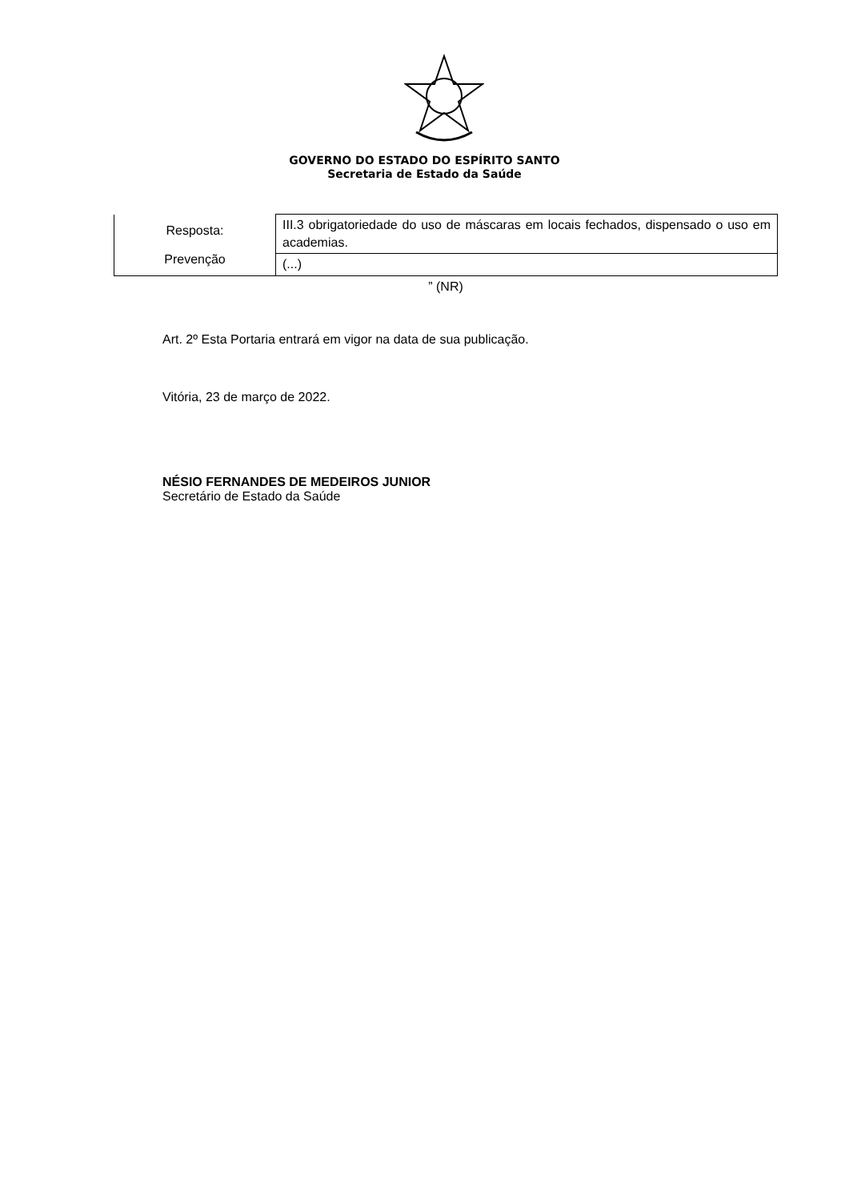GOVERNO DO ESTADO DO ESPÍRITO SANTO
Secretaria de Estado da Saúde
| Resposta: Prevenção | III.3 obrigatoriedade do uso de máscaras em locais fechados, dispensado o uso em academias. |
| | (...) |
” (NR)
Art. 2º Esta Portaria entrará em vigor na data de sua publicação.
Vitória, 23 de março de 2022.
NÉSIO FERNANDES DE MEDEIROS JUNIOR
Secretário de Estado da Saúde